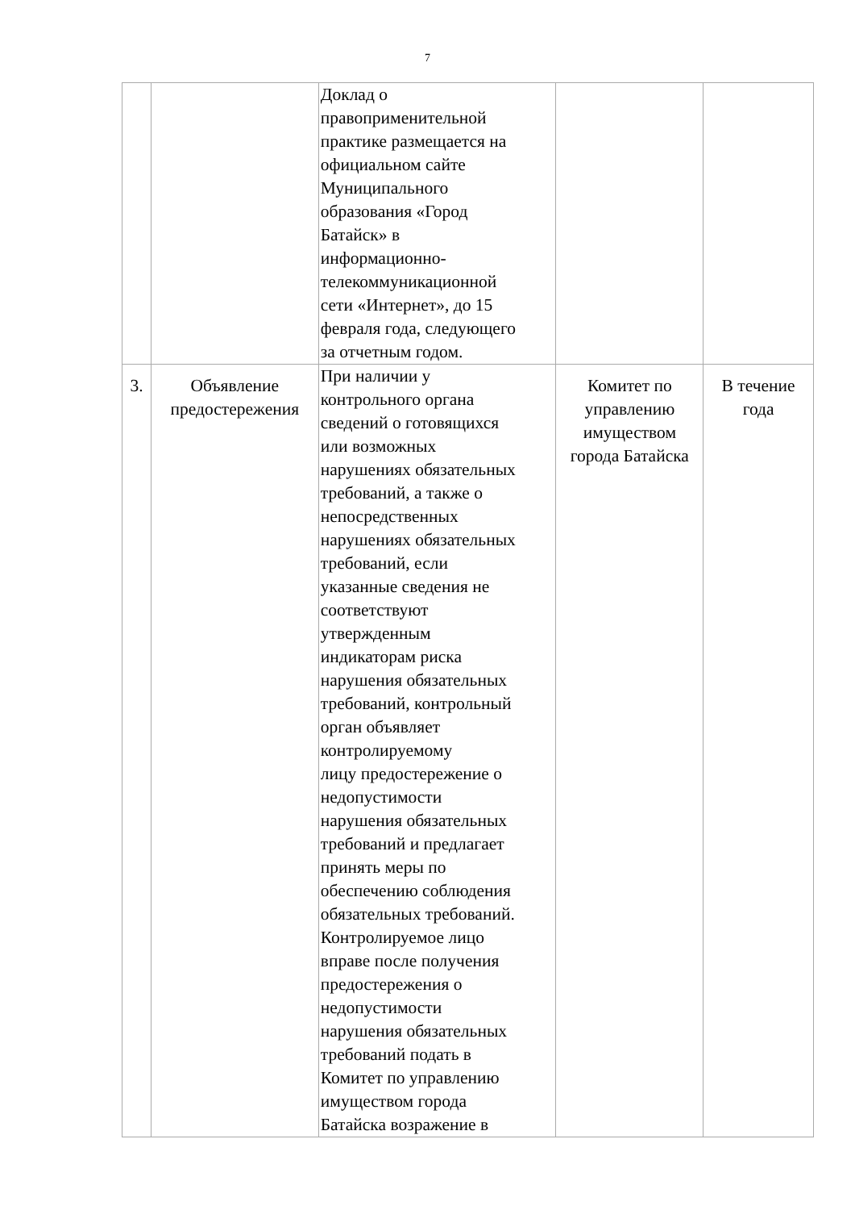7
| | | Доклад о правоприменительной практике размещается на официальном сайте Муниципального образования «Город Батайск» в информационно- телекоммуникационной сети «Интернет», до 15 февраля года, следующего за отчетным годом. | | |
| 3. | Объявление предостережения | При наличии у контрольного органа сведений о готовящихся или возможных нарушениях обязательных требований, а также о непосредственных нарушениях обязательных требований, если указанные сведения не соответствуют утвержденным индикаторам риска нарушения обязательных требований, контрольный орган объявляет контролируемому лицу предостережение о недопустимости нарушения обязательных требований и предлагает принять меры по обеспечению соблюдения обязательных требований. Контролируемое лицо вправе после получения предостережения о недопустимости нарушения обязательных требований подать в Комитет по управлению имуществом города Батайска возражение в | Комитет по управлению имуществом города Батайска | В течение года |